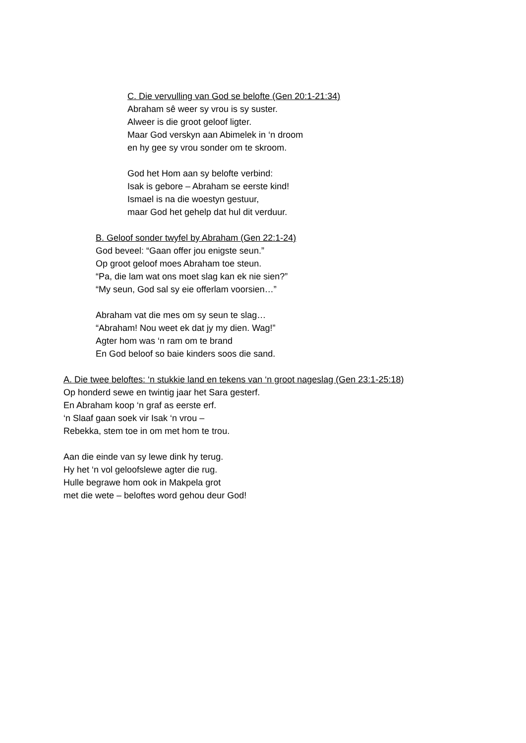C. Die vervulling van God se belofte (Gen 20:1-21:34)
Abraham sê weer sy vrou is sy suster.
Alweer is die groot geloof ligter.
Maar God verskyn aan Abimelek in ‘n droom
en hy gee sy vrou sonder om te skroom.
God het Hom aan sy belofte verbind:
Isak is gebore – Abraham se eerste kind!
Ismael is na die woestyn gestuur,
maar God het gehelp dat hul dit verduur.
B. Geloof sonder twyfel by Abraham (Gen 22:1-24)
God beveel: “Gaan offer jou enigste seun.”
Op groot geloof moes Abraham toe steun.
“Pa, die lam wat ons moet slag kan ek nie sien?”
“My seun, God sal sy eie offerlam voorsien…”
Abraham vat die mes om sy seun te slag…
“Abraham! Nou weet ek dat jy my dien. Wag!”
Agter hom was ‘n ram om te brand
En God beloof so baie kinders soos die sand.
A. Die twee beloftes: ‘n stukkie land en tekens van ‘n groot nageslag (Gen 23:1-25:18)
Op honderd sewe en twintig jaar het Sara gesterf.
En Abraham koop ‘n graf as eerste erf.
‘n Slaaf gaan soek vir Isak ‘n vrou –
Rebekka, stem toe in om met hom te trou.
Aan die einde van sy lewe dink hy terug.
Hy het ‘n vol geloofslewe agter die rug.
Hulle begrawe hom ook in Makpela grot
met die wete – beloftes word gehou deur God!